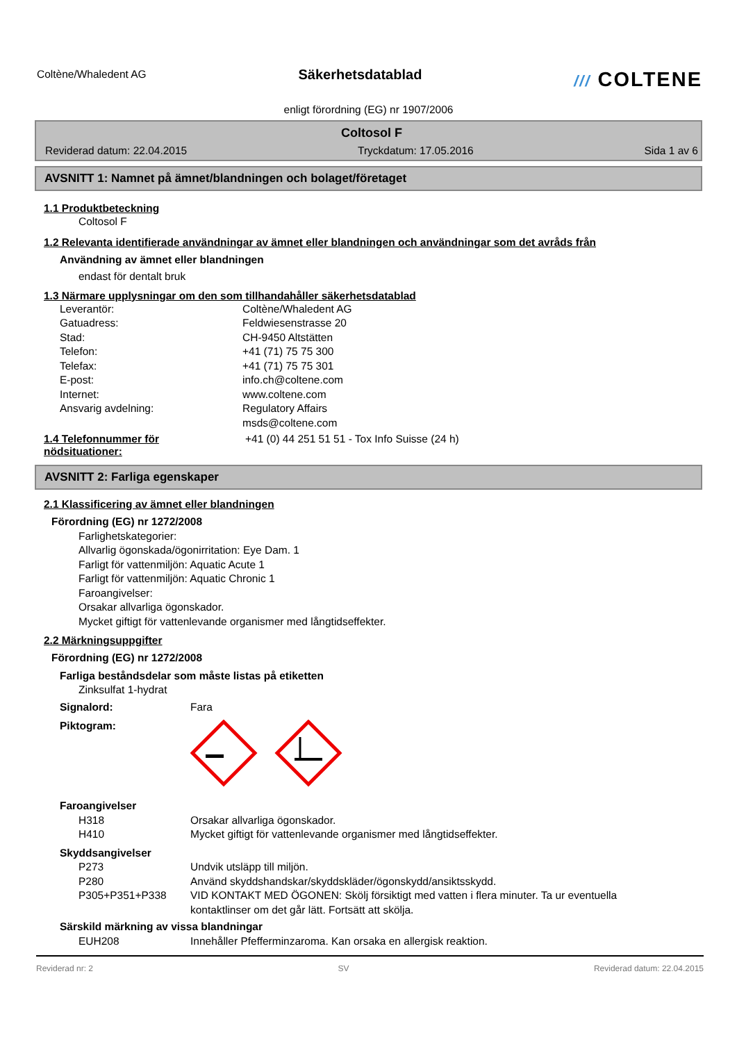Coltène/Whaledent AG
Säkerhetsdatablad /// COLTENE
enligt förordning (EG) nr 1907/2006
Coltosol F
Reviderad datum: 22.04.2015 Tryckdatum: 17.05.2016 Sida 1 av 6
AVSNITT 1: Namnet på ämnet/blandningen och bolaget/företaget
1.1 Produktbeteckning
Coltosol F
1.2 Relevanta identifierade användningar av ämnet eller blandningen och användningar som det avråds från
Användning av ämnet eller blandningen
endast för dentalt bruk
1.3 Närmare upplysningar om den som tillhandahåller säkerhetsdatablad
Leverantör: Coltène/Whaledent AG
Gatuadress: Feldwiesenstrasse 20
Stad: CH-9450 Altstätten
Telefon: +41 (71) 75 75 300
Telefax: +41 (71) 75 75 301
E-post: info.ch@coltene.com
Internet: www.coltene.com
Ansvarig avdelning: Regulatory Affairs
msds@coltene.com
1.4 Telefonnummer för
nödsituationer:
+41 (0) 44 251 51 51 - Tox Info Suisse (24 h)
AVSNITT 2: Farliga egenskaper
2.1 Klassificering av ämnet eller blandningen
Förordning (EG) nr 1272/2008
Farlighetskategorier:
Allvarlig ögonskada/ögonirritation: Eye Dam. 1
Farligt för vattenmiljön: Aquatic Acute 1
Farligt för vattenmiljön: Aquatic Chronic 1
Faroangivelser:
Orsakar allvarliga ögonskador.
Mycket giftigt för vattenlevande organismer med långtidseffekter.
2.2 Märkningsuppgifter
Förordning (EG) nr 1272/2008
Farliga beståndsdelar som måste listas på etiketten
Zinksulfat 1-hydrat
Signalord: Fara
Piktogram:
Faroangivelser
H318 Orsakar allvarliga ögonskador.
H410 Mycket giftigt för vattenlevande organismer med långtidseffekter.
Skyddsangivelser
P273 Undvik utsläpp till miljön.
P280 Använd skyddshandskar/skyddskläder/ögonskydd/ansiktsskydd.
P305+P351+P338 VID KONTAKT MED ÖGONEN: Skölj försiktigt med vatten i flera minuter. Ta ur eventuella
kontaktlinser om det går lätt. Fortsätt att skölja.
Särskild märkning av vissa blandningar
EUH208 Innehåller Pfefferminzaroma. Kan orsaka en allergisk reaktion.
Reviderad nr: 2 SV Reviderad datum: 22.04.2015